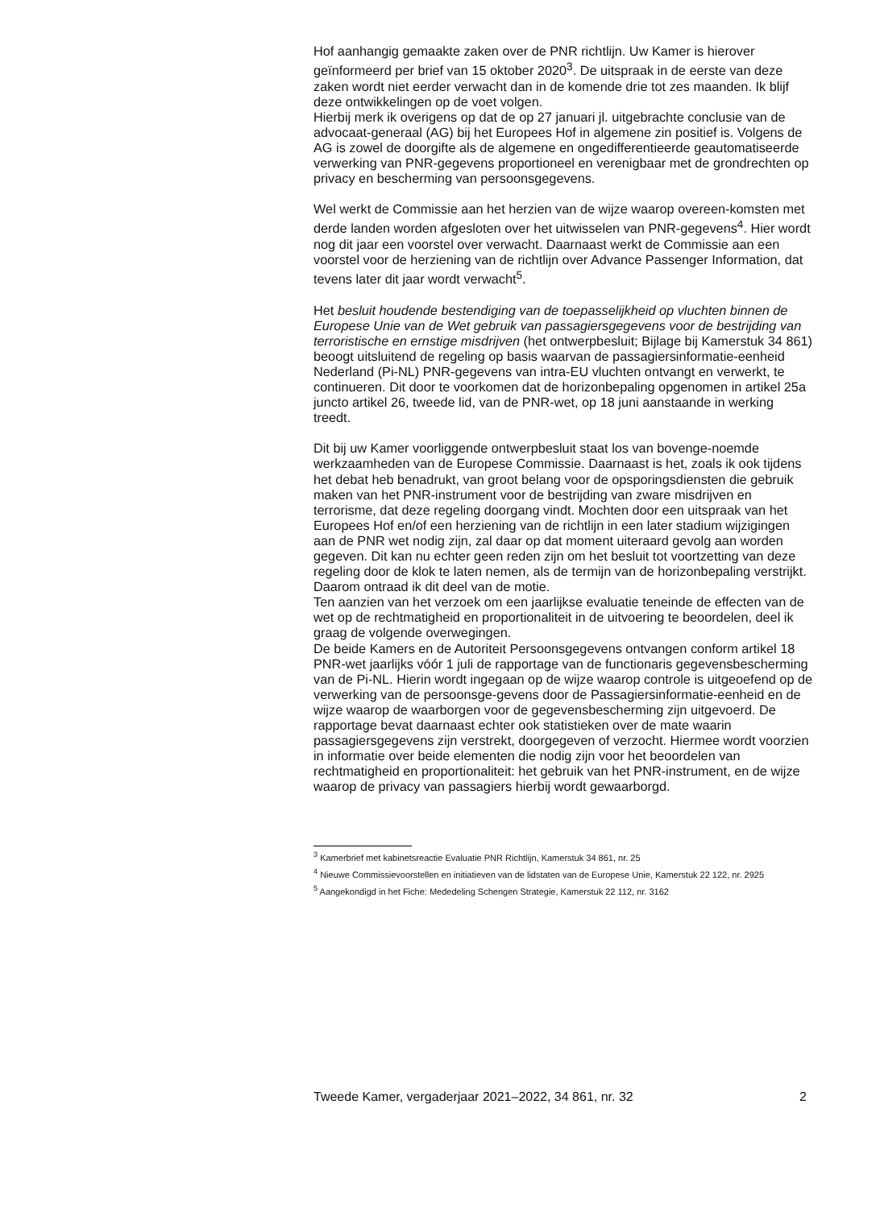Hof aanhangig gemaakte zaken over de PNR richtlijn. Uw Kamer is hierover geïnformeerd per brief van 15 oktober 2020<sup>3</sup>. De uitspraak in de eerste van deze zaken wordt niet eerder verwacht dan in de komende drie tot zes maanden. Ik blijf deze ontwikkelingen op de voet volgen.
Hierbij merk ik overigens op dat de op 27 januari jl. uitgebrachte conclusie van de advocaat-generaal (AG) bij het Europees Hof in algemene zin positief is. Volgens de AG is zowel de doorgifte als de algemene en ongedifferentieerde geautomatiseerde verwerking van PNR-gegevens proportioneel en verenigbaar met de grondrechten op privacy en bescherming van persoonsgegevens.
Wel werkt de Commissie aan het herzien van de wijze waarop overeen-komsten met derde landen worden afgesloten over het uitwisselen van PNR-gegevens<sup>4</sup>. Hier wordt nog dit jaar een voorstel over verwacht. Daarnaast werkt de Commissie aan een voorstel voor de herziening van de richtlijn over Advance Passenger Information, dat tevens later dit jaar wordt verwacht<sup>5</sup>.
Het besluit houdende bestendiging van de toepasselijkheid op vluchten binnen de Europese Unie van de Wet gebruik van passagiersgegevens voor de bestrijding van terroristische en ernstige misdrijven (het ontwerpbesluit; Bijlage bij Kamerstuk 34 861) beoogt uitsluitend de regeling op basis waarvan de passagiersinformatie-eenheid Nederland (Pi-NL) PNR-gegevens van intra-EU vluchten ontvangt en verwerkt, te continueren. Dit door te voorkomen dat de horizonbepaling opgenomen in artikel 25a juncto artikel 26, tweede lid, van de PNR-wet, op 18 juni aanstaande in werking treedt.
Dit bij uw Kamer voorliggende ontwerpbesluit staat los van bovenge-noemde werkzaamheden van de Europese Commissie. Daarnaast is het, zoals ik ook tijdens het debat heb benadrukt, van groot belang voor de opsporingsdiensten die gebruik maken van het PNR-instrument voor de bestrijding van zware misdrijven en terrorisme, dat deze regeling doorgang vindt. Mochten door een uitspraak van het Europees Hof en/of een herziening van de richtlijn in een later stadium wijzigingen aan de PNR wet nodig zijn, zal daar op dat moment uiteraard gevolg aan worden gegeven. Dit kan nu echter geen reden zijn om het besluit tot voortzetting van deze regeling door de klok te laten nemen, als de termijn van de horizonbepaling verstrijkt. Daarom ontraad ik dit deel van de motie.
Ten aanzien van het verzoek om een jaarlijkse evaluatie teneinde de effecten van de wet op de rechtmatigheid en proportionaliteit in de uitvoering te beoordelen, deel ik graag de volgende overwegingen.
De beide Kamers en de Autoriteit Persoonsgegevens ontvangen conform artikel 18 PNR-wet jaarlijks vóór 1 juli de rapportage van de functionaris gegevensbescherming van de Pi-NL. Hierin wordt ingegaan op de wijze waarop controle is uitgeoefend op de verwerking van de persoonsge-gevens door de Passagiersinformatie-eenheid en de wijze waarop de waarborgen voor de gegevensbescherming zijn uitgevoerd. De rapportage bevat daarnaast echter ook statistieken over de mate waarin passagiersgegevens zijn verstrekt, doorgegeven of verzocht. Hiermee wordt voorzien in informatie over beide elementen die nodig zijn voor het beoordelen van rechtmatigheid en proportionaliteit: het gebruik van het PNR-instrument, en de wijze waarop de privacy van passagiers hierbij wordt gewaarborgd.
<sup>3</sup> Kamerbrief met kabinetsreactie Evaluatie PNR Richtlijn, Kamerstuk 34 861, nr. 25
<sup>4</sup> Nieuwe Commissievoorstellen en initiatieven van de lidstaten van de Europese Unie, Kamerstuk 22 122, nr. 2925
<sup>5</sup> Aangekondigd in het Fiche: Mededeling Schengen Strategie, Kamerstuk 22 112, nr. 3162
Tweede Kamer, vergaderjaar 2021–2022, 34 861, nr. 32 2